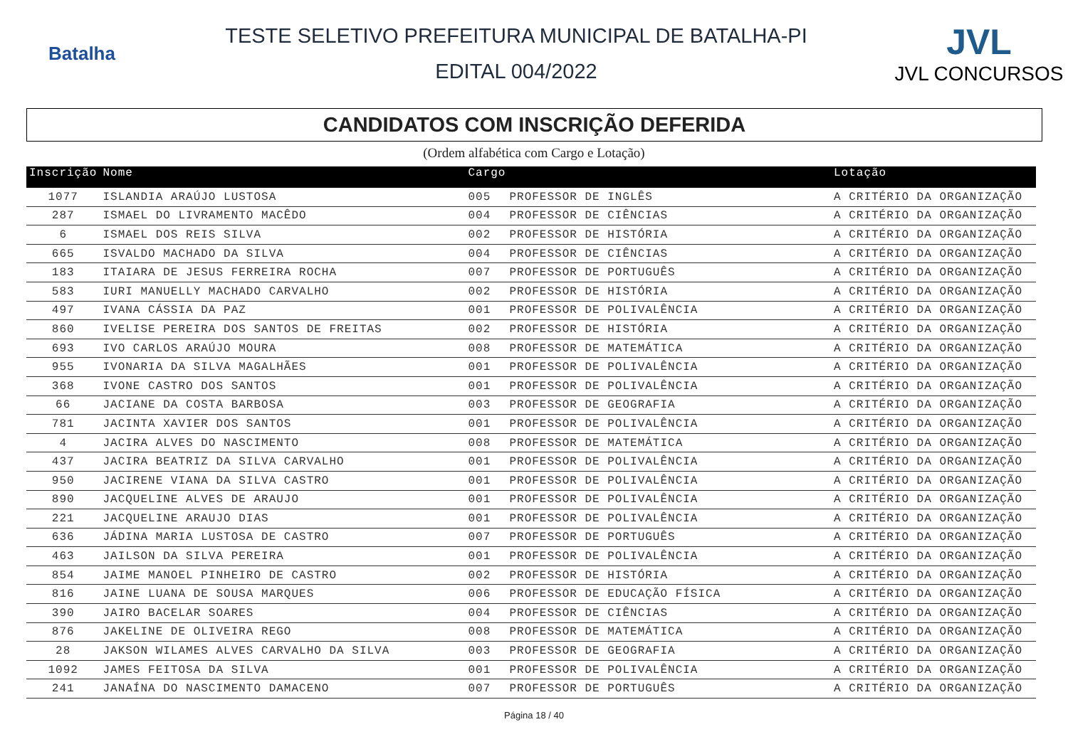Batalha
TESTE SELETIVO PREFEITURA MUNICIPAL DE BATALHA-PI
EDITAL 004/2022
JVL
JVL CONCURSOS
CANDIDATOS COM INSCRIÇÃO DEFERIDA
(Ordem alfabética com Cargo e Lotação)
| Inscrição | Nome | Cargo | | Lotação |
| --- | --- | --- | --- | --- |
| 1077 | ISLANDIA ARAÚJO LUSTOSA | 005 | PROFESSOR DE INGLÊS | A CRITÉRIO DA ORGANIZAÇÃO |
| 287 | ISMAEL DO LIVRAMENTO MACÊDO | 004 | PROFESSOR DE CIÊNCIAS | A CRITÉRIO DA ORGANIZAÇÃO |
| 6 | ISMAEL DOS REIS SILVA | 002 | PROFESSOR DE HISTÓRIA | A CRITÉRIO DA ORGANIZAÇÃO |
| 665 | ISVALDO MACHADO DA SILVA | 004 | PROFESSOR DE CIÊNCIAS | A CRITÉRIO DA ORGANIZAÇÃO |
| 183 | ITAIARA DE JESUS FERREIRA ROCHA | 007 | PROFESSOR DE PORTUGUÊS | A CRITÉRIO DA ORGANIZAÇÃO |
| 583 | IURI MANUELLY MACHADO CARVALHO | 002 | PROFESSOR DE HISTÓRIA | A CRITÉRIO DA ORGANIZAÇÃO |
| 497 | IVANA CÁSSIA DA PAZ | 001 | PROFESSOR DE POLIVALÊNCIA | A CRITÉRIO DA ORGANIZAÇÃO |
| 860 | IVELISE PEREIRA DOS SANTOS DE FREITAS | 002 | PROFESSOR DE HISTÓRIA | A CRITÉRIO DA ORGANIZAÇÃO |
| 693 | IVO CARLOS ARAÚJO MOURA | 008 | PROFESSOR DE MATEMÁTICA | A CRITÉRIO DA ORGANIZAÇÃO |
| 955 | IVONARIA DA SILVA MAGALHÃES | 001 | PROFESSOR DE POLIVALÊNCIA | A CRITÉRIO DA ORGANIZAÇÃO |
| 368 | IVONE CASTRO DOS SANTOS | 001 | PROFESSOR DE POLIVALÊNCIA | A CRITÉRIO DA ORGANIZAÇÃO |
| 66 | JACIANE DA COSTA BARBOSA | 003 | PROFESSOR DE GEOGRAFIA | A CRITÉRIO DA ORGANIZAÇÃO |
| 781 | JACINTA XAVIER DOS SANTOS | 001 | PROFESSOR DE POLIVALÊNCIA | A CRITÉRIO DA ORGANIZAÇÃO |
| 4 | JACIRA ALVES DO NASCIMENTO | 008 | PROFESSOR DE MATEMÁTICA | A CRITÉRIO DA ORGANIZAÇÃO |
| 437 | JACIRA BEATRIZ DA SILVA CARVALHO | 001 | PROFESSOR DE POLIVALÊNCIA | A CRITÉRIO DA ORGANIZAÇÃO |
| 950 | JACIRENE VIANA DA SILVA CASTRO | 001 | PROFESSOR DE POLIVALÊNCIA | A CRITÉRIO DA ORGANIZAÇÃO |
| 890 | JACQUELINE ALVES DE ARAUJO | 001 | PROFESSOR DE POLIVALÊNCIA | A CRITÉRIO DA ORGANIZAÇÃO |
| 221 | JACQUELINE ARAUJO DIAS | 001 | PROFESSOR DE POLIVALÊNCIA | A CRITÉRIO DA ORGANIZAÇÃO |
| 636 | JÁDINA MARIA LUSTOSA DE CASTRO | 007 | PROFESSOR DE PORTUGUÊS | A CRITÉRIO DA ORGANIZAÇÃO |
| 463 | JAILSON DA SILVA PEREIRA | 001 | PROFESSOR DE POLIVALÊNCIA | A CRITÉRIO DA ORGANIZAÇÃO |
| 854 | JAIME MANOEL PINHEIRO DE CASTRO | 002 | PROFESSOR DE HISTÓRIA | A CRITÉRIO DA ORGANIZAÇÃO |
| 816 | JAINE LUANA DE SOUSA MARQUES | 006 | PROFESSOR DE EDUCAÇÃO FÍSICA | A CRITÉRIO DA ORGANIZAÇÃO |
| 390 | JAIRO BACELAR SOARES | 004 | PROFESSOR DE CIÊNCIAS | A CRITÉRIO DA ORGANIZAÇÃO |
| 876 | JAKELINE DE OLIVEIRA REGO | 008 | PROFESSOR DE MATEMÁTICA | A CRITÉRIO DA ORGANIZAÇÃO |
| 28 | JAKSON WILAMES ALVES CARVALHO DA SILVA | 003 | PROFESSOR DE GEOGRAFIA | A CRITÉRIO DA ORGANIZAÇÃO |
| 1092 | JAMES FEITOSA DA SILVA | 001 | PROFESSOR DE POLIVALÊNCIA | A CRITÉRIO DA ORGANIZAÇÃO |
| 241 | JANAÍNA DO NASCIMENTO DAMACENO | 007 | PROFESSOR DE PORTUGUÊS | A CRITÉRIO DA ORGANIZAÇÃO |
Página 18 / 40